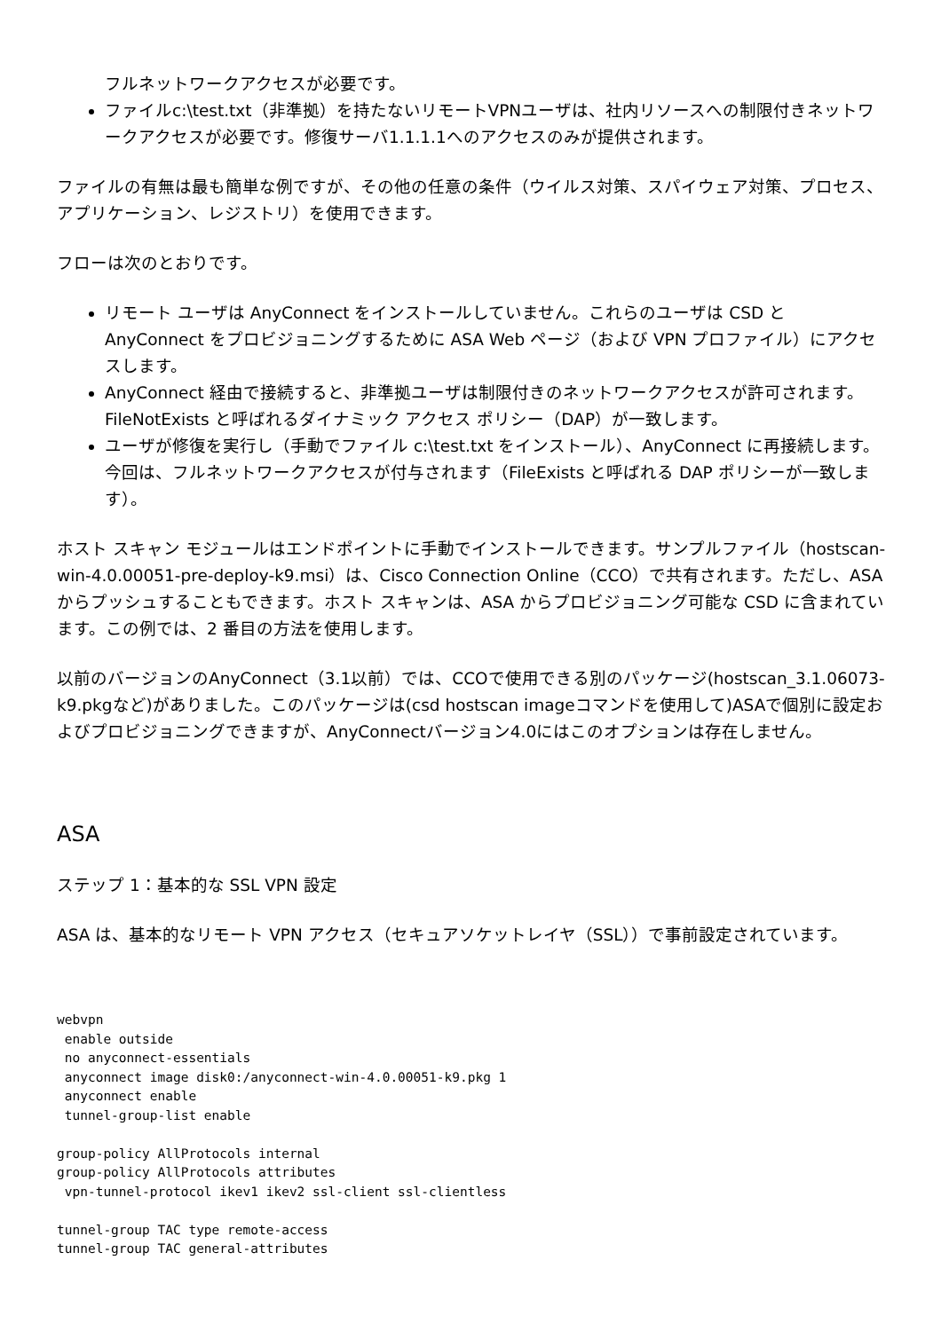フルネットワークアクセスが必要です。
ファイルc:\test.txt（非準拠）を持たないリモートVPNユーザは、社内リソースへの制限付きネットワークアクセスが必要です。修復サーバ1.1.1.1へのアクセスのみが提供されます。
ファイルの有無は最も簡単な例ですが、その他の任意の条件（ウイルス対策、スパイウェア対策、プロセス、アプリケーション、レジストリ）を使用できます。
フローは次のとおりです。
リモート ユーザは AnyConnect をインストールしていません。これらのユーザは CSD と AnyConnect をプロビジョニングするために ASA Web ページ（および VPN プロファイル）にアクセスします。
AnyConnect 経由で接続すると、非準拠ユーザは制限付きのネットワークアクセスが許可されます。FileNotExists と呼ばれるダイナミック アクセス ポリシー（DAP）が一致します。
ユーザが修復を実行し（手動でファイル c:\test.txt をインストール）、AnyConnect に再接続します。今回は、フルネットワークアクセスが付与されます（FileExists と呼ばれる DAP ポリシーが一致します）。
ホスト スキャン モジュールはエンドポイントに手動でインストールできます。サンプルファイル（hostscan-win-4.0.00051-pre-deploy-k9.msi）は、Cisco Connection Online（CCO）で共有されます。ただし、ASA からプッシュすることもできます。ホスト スキャンは、ASA からプロビジョニング可能な CSD に含まれています。この例では、2 番目の方法を使用します。
以前のバージョンのAnyConnect（3.1以前）では、CCOで使用できる別のパッケージ(hostscan_3.1.06073-k9.pkgなど)がありました。このパッケージは(csd hostscan imageコマンドを使用して)ASAで個別に設定およびプロビジョニングできますが、AnyConnectバージョン4.0にはこのオプションは存在しません。
ASA
ステップ 1：基本的な SSL VPN 設定
ASA は、基本的なリモート VPN アクセス（セキュアソケットレイヤ（SSL））で事前設定されています。
webvpn
 enable outside
 no anyconnect-essentials
 anyconnect image disk0:/anyconnect-win-4.0.00051-k9.pkg 1
 anyconnect enable
 tunnel-group-list enable

group-policy AllProtocols internal
group-policy AllProtocols attributes
 vpn-tunnel-protocol ikev1 ikev2 ssl-client ssl-clientless

tunnel-group TAC type remote-access
tunnel-group TAC general-attributes